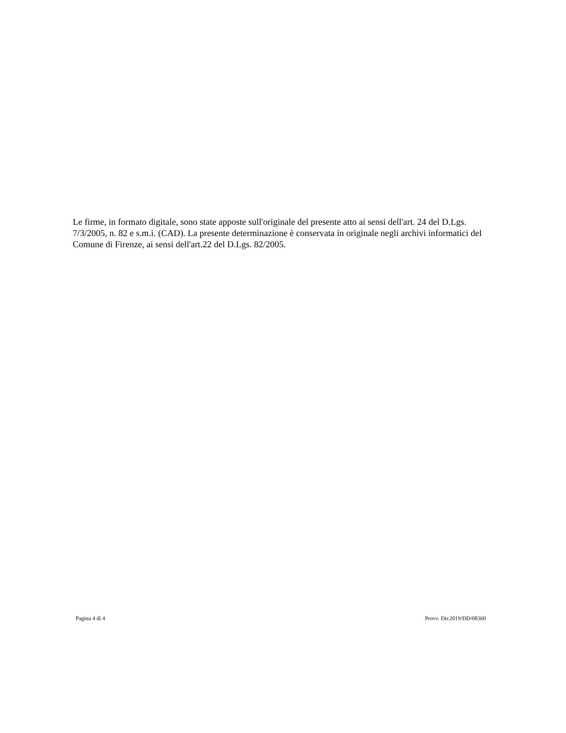Le firme, in formato digitale, sono state apposte sull'originale del presente atto ai sensi dell'art. 24 del D.Lgs. 7/3/2005, n. 82 e s.m.i. (CAD). La presente determinazione è conservata in originale negli archivi informatici del Comune di Firenze, ai sensi dell'art.22 del D.Lgs. 82/2005.
Pagina 4 di 4 Provv. Dir.2019/DD/08360